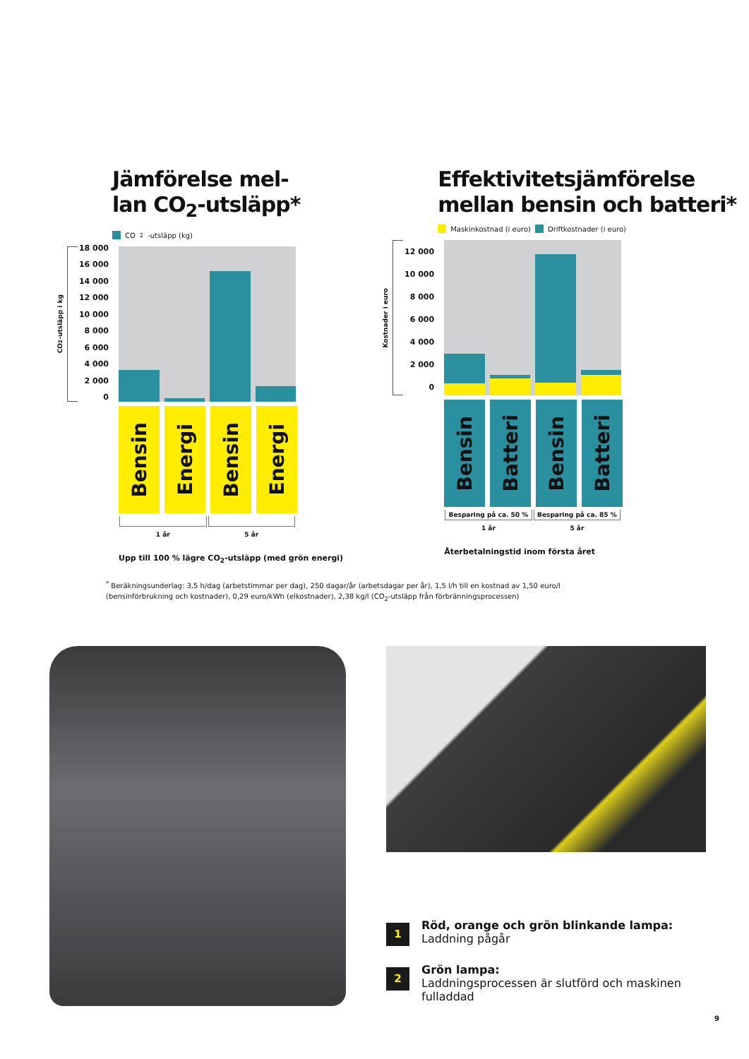Jämförelse mel-
lan CO<sub>2</sub>-utsläpp*
CO<sub>2</sub>-utsläpp (kg)
CO<sub>2</sub>-utsläpp i kg
18 000
16 000
14 000
12 000
10 000
8 000
6 000
4 000
2 000
0
Bensin
Energi
Bensin
Energi
1 år 5 år
Upp till 100 % lägre CO<sub>2</sub>-utsläpp (med grön energi)
Effektivitetsjämförelse
mellan bensin och batteri*
Maskinkostnad (i euro) Driftkostnader (i euro)
Kostnader i euro
12 000
10 000
8 000
6 000
4 000
2 000
0
Bensin
Batteri
Bensin
Batteri
Besparing på ca. 50 % Besparing på ca. 85 %
1 år 5 år
Återbetalningstid inom första året
<sup>*</sup> Beräkningsunderlag: 3,5 h/dag (arbetstimmar per dag), 250 dagar/år (arbetsdagar per år), 1,5 l/h till en kostnad av 1,50 euro/l (bensinförbrukning och kostnader), 0,29 euro/kWh (elkostnader), 2,38 kg/l (CO<sub>2</sub>-utsläpp från förbränningsprocessen)
1
Röd, orange och grön blinkande lampa:
Laddning pågår
2
Grön lampa:
Laddningsprocessen är slutförd och maskinen fulladdad
9